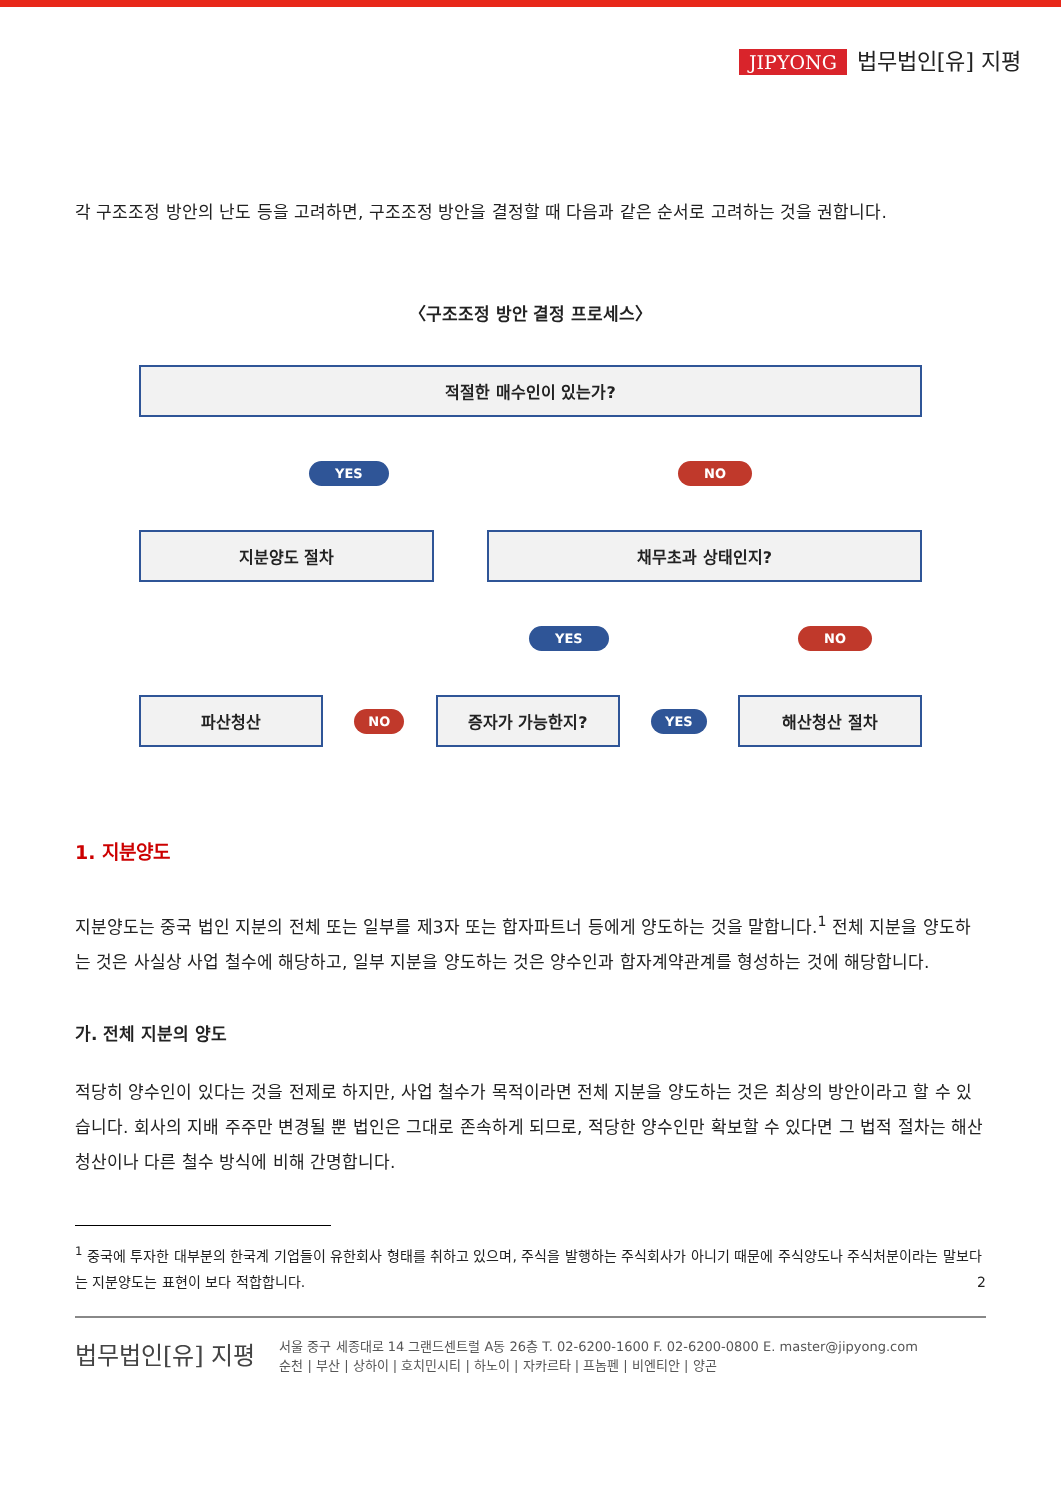JIPYONG 법무법인[유] 지평
각 구조조정 방안의 난도 등을 고려하면, 구조조정 방안을 결정할 때 다음과 같은 순서로 고려하는 것을 권합니다.
〈구조조정 방안 결정 프로세스〉
적절한 매수인이 있는가?
YES NO
지분양도 절차 채무초과 상태인지?
YES NO
파산청산
NO
증자가 가능한지?
YES
해산청산 절차
1. 지분양도
지분양도는 중국 법인 지분의 전체 또는 일부를 제3자 또는 합자파트너 등에게 양도하는 것을 말합니다.<sup>1</sup> 전체 지분을 양도하는 것은 사실상 사업 철수에 해당하고, 일부 지분을 양도하는 것은 양수인과 합자계약관계를 형성하는 것에 해당합니다.
가. 전체 지분의 양도
적당히 양수인이 있다는 것을 전제로 하지만, 사업 철수가 목적이라면 전체 지분을 양도하는 것은 최상의 방안이라고 할 수 있습니다. 회사의 지배 주주만 변경될 뿐 법인은 그대로 존속하게 되므로, 적당한 양수인만 확보할 수 있다면 그 법적 절차는 해산청산이나 다른 철수 방식에 비해 간명합니다.
<sup>1</sup> 중국에 투자한 대부분의 한국계 기업들이 유한회사 형태를 취하고 있으며, 주식을 발행하는 주식회사가 아니기 때문에 주식양도나 주식처분이라는 말보다는 지분양도는 표현이 보다 적합합니다. 2
법무법인[유] 지평
서울 중구 세종대로 14 그랜드센트럴 A동 26층 T. 02-6200-1600 F. 02-6200-0800 E. master@jipyong.com
순천 | 부산 | 상하이 | 호치민시티 | 하노이 | 자카르타 | 프놈펜 | 비엔티안 | 양곤